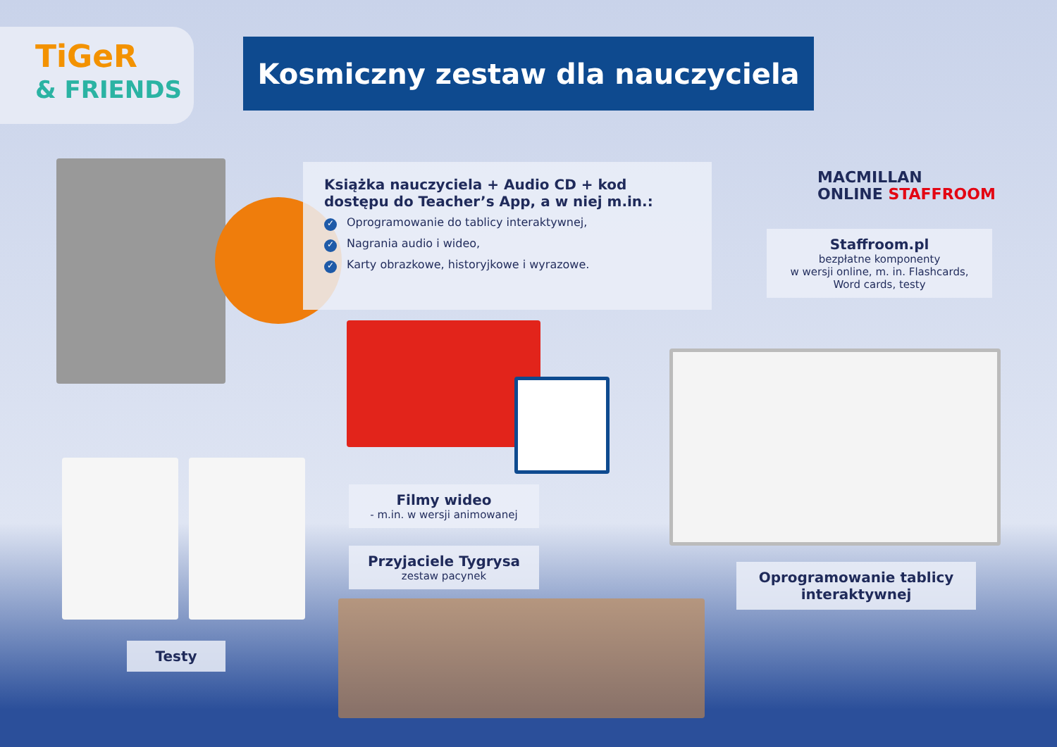TiGeR
& FRIENDS
Kosmiczny zestaw dla nauczyciela
Książka nauczyciela + Audio CD + kod dostępu do Teacher’s App, a w niej m.in.:
✓ Oprogramowanie do tablicy interaktywnej,
✓ Nagrania audio i wideo,
✓ Karty obrazkowe, historyjkowe i wyrazowe.
MACMILLAN
ONLINE STAFFROOM
Staffroom.pl
bezpłatne komponenty
w wersji online, m. in. Flashcards,
Word cards, testy
Filmy wideo
- m.in. w wersji animowanej
Przyjaciele Tygrysa
zestaw pacynek
Oprogramowanie tablicy interaktywnej
Testy